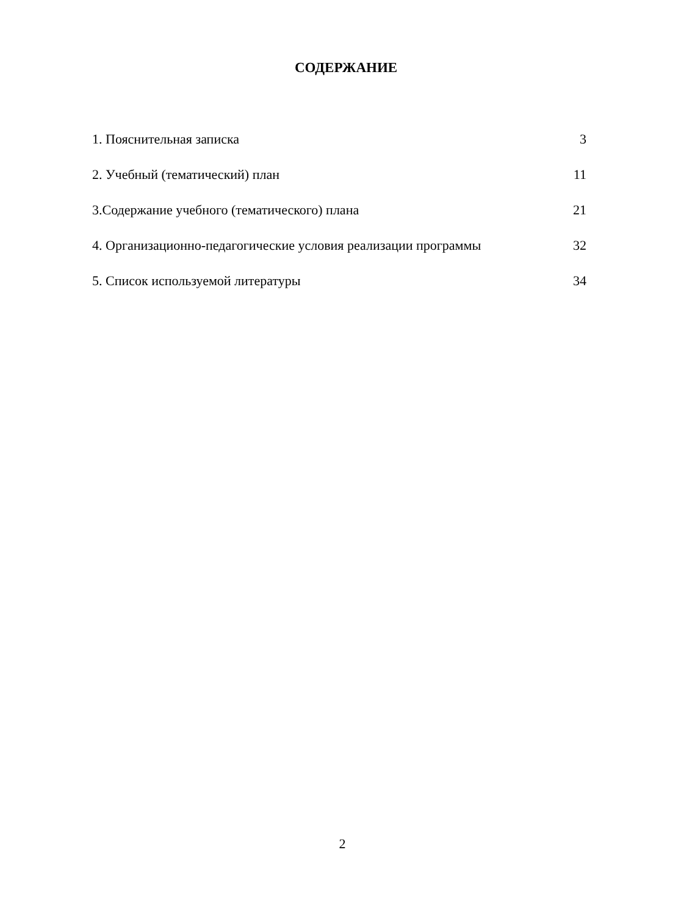СОДЕРЖАНИЕ
1. Пояснительная записка 3
2. Учебный (тематический) план 11
3.Содержание учебного (тематического) плана 21
4. Организационно-педагогические условия реализации программы 32
5. Список используемой литературы 34
2